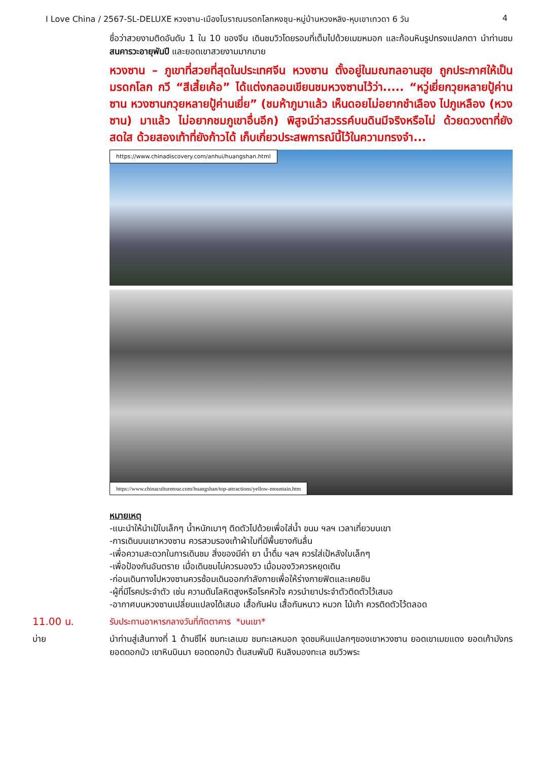I Love China / 2567-SL-DELUXE หวงซาน-เมืองโบราณมรดกโลกหงชุน-หมู่บ้านหวงหลิง-หุบเขาเทวดา 6 วัน 4
ชื่อว่าสวยงามติดอันดับ 1 ใน 10 ของจีน เดินชมวิวโดยรอบที่เต็มไปด้วยเมฆหมอก และก้อนหินรูปทรงแปลกตา นำท่านชมสนคารวะอายุพันปี และยอดเขาสวยงามมากมาย
หวงซาน – ภูเขาที่สวยที่สุดในประเทศจีน หวงซาน ตั้งอยู่ในมณฑลอานฮุย ถูกประกาศให้เป็นมรดกโลก กวี “สีเสี้ยเค้อ” ได้แต่งกลอนเขียนชมหวงซานไว้ว่า..... “หวู่เยี่ยกวุยหลายปู้ค่านซาน หวงซานกวุยหลายปู้ค่านเยี่ย” (ชมห้าภูมาแล้ว เห็นดอยไม่อยากชำเลือง ไปภูเหลือง (หวงซาน) มาแล้ว ไม่อยากชมภูเขาอื่นอีก) พิสูจน์ว่าสวรรค์บนดินมีจริงหรือไม่ ด้วยดวงตาที่ยังสดใส ด้วยสองเท้าที่ยังก้าวได้ เก็บเกี่ยวประสพการณ์นี้ไว้ในความทรงจำ...
https://www.chinadiscovery.com/anhui/huangshan.html
https://www.chinaculturetour.com/huangshan/top-attractions/yellow-mountain.htm
หมายเหตุ
-แนะนำให้นำเป้ใบเล็กๆ น้ำหนักเบาๆ ติดตัวไปด้วยเพื่อใส่น้ำ ขนม ฯลฯ เวลาเที่ยวบนเขา
-การเดินบนเขาหวงซาน ควรสวมรองเท้าผ้าใบที่มีพื้นยางกันลื่น
-เพื่อความสะดวกในการเดินชม สิ่งของมีค่า ยา น้ำดื่ม ฯลฯ ควรใส่เป้หลังใบเล็กๆ
-เพื่อป้องกันอันตราย เมื่อเดินชมไม่ควรมองวิว เมื่อมองวิวควรหยุดเดิน
-ก่อนเดินทางไปหวงซานควรซ้อมเดินออกกำลังกายเพื่อให้ร่างกายฟิตและเคยชิน
-ผู้ที่มีโรคประจำตัว เช่น ความดันโลหิตสูงหรือโรคหัวใจ ควรนำยาประจำตัวติดตัวไว้เสมอ
-อากาศบนหวงซานเปลี่ยนแปลงได้เสมอ เสื้อกันฝน เสื้อกันหนาว หมวก ไม้เท้า ควรติดตัวไว้ตลอด
11.00 น.
รับประทานอาหารกลางวันที่ภัตตาคาร *บนเขา*
บ่าย
นำท่านสู่เส้นทางที่ 1 ด้านซีไห่ ชมทะเลเมฆ ชมทะเลหมอก จุดชมหินแปลกๆของเขาหวงซาน ยอดเขาเมฆแดง ยอดเก้ามังกร ยอดดอกบัว เขาหินบินมา ยอดดอกบัว ต้นสนพันปี หินลิงมองทะเล ชมวิวพระ